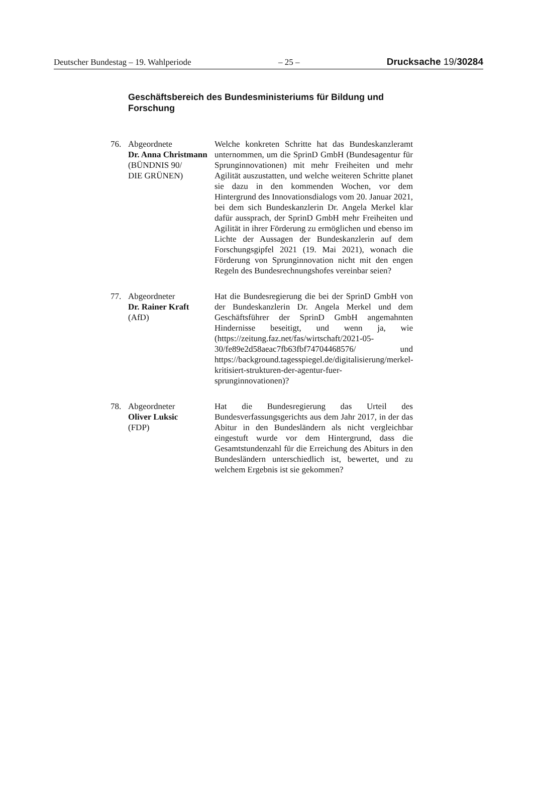Deutscher Bundestag – 19. Wahlperiode – 25 – Drucksache 19/30284
Geschäftsbereich des Bundesministeriums für Bildung und Forschung
76. Abgeordnete
Dr. Anna Christmann
(BÜNDNIS 90/
DIE GRÜNEN)
Welche konkreten Schritte hat das Bundeskanzleramt unternommen, um die SprinD GmbH (Bundesagentur für Sprunginnovationen) mit mehr Freiheiten und mehr Agilität auszustatten, und welche weiteren Schritte planet sie dazu in den kommenden Wochen, vor dem Hintergrund des Innovationsdialogs vom 20. Januar 2021, bei dem sich Bundeskanzlerin Dr. Angela Merkel klar dafür aussprach, der SprinD GmbH mehr Freiheiten und Agilität in ihrer Förderung zu ermöglichen und ebenso im Lichte der Aussagen der Bundeskanzlerin auf dem Forschungsgipfel 2021 (19. Mai 2021), wonach die Förderung von Sprunginnovation nicht mit den engen Regeln des Bundesrechnungshofes vereinbar seien?
77. Abgeordneter
Dr. Rainer Kraft
(AfD)
Hat die Bundesregierung die bei der SprinD GmbH von der Bundeskanzlerin Dr. Angela Merkel und dem Geschäftsführer der SprinD GmbH angemahnten Hindernisse beseitigt, und wenn ja, wie (https://zeitung.faz.net/fas/wirtschaft/2021-05-30/fe89e2d58aeac7fb63fbf74704468576/ und https://background.tagesspiegel.de/digitalisierung/merkel-kritisiert-strukturen-der-agentur-fuer-sprunginnovationen)?
78. Abgeordneter
Oliver Luksic
(FDP)
Hat die Bundesregierung das Urteil des Bundesverfassungsgerichts aus dem Jahr 2017, in der das Abitur in den Bundesländern als nicht vergleichbar eingestuft wurde vor dem Hintergrund, dass die Gesamtstundenzahl für die Erreichung des Abiturs in den Bundesländern unterschiedlich ist, bewertet, und zu welchem Ergebnis ist sie gekommen?